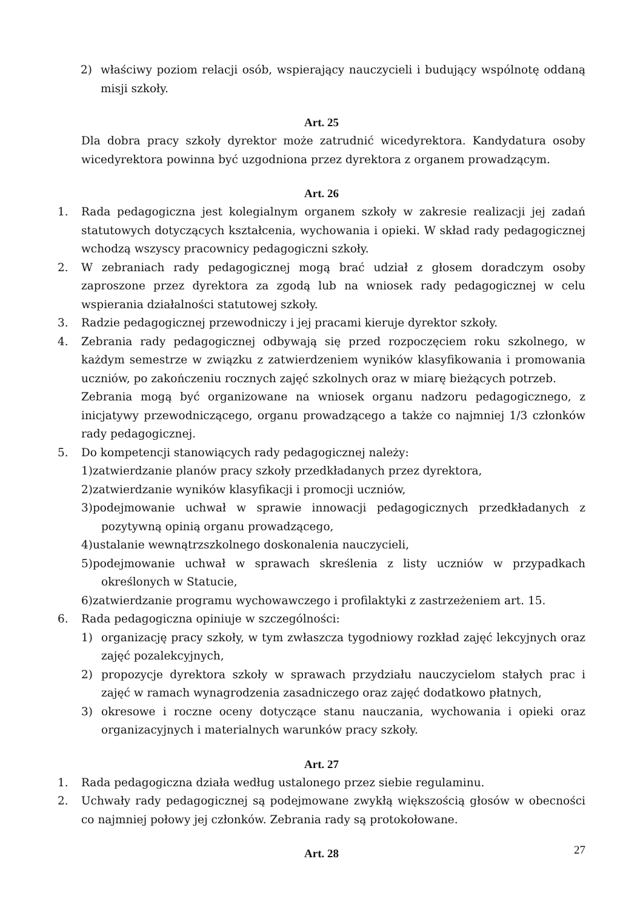2) właściwy poziom relacji osób, wspierający nauczycieli i budujący wspólnotę oddaną misji szkoły.
Art. 25
Dla dobra pracy szkoły dyrektor może zatrudnić wicedyrektora. Kandydatura osoby wicedyrektora powinna być uzgodniona przez dyrektora z organem prowadzącym.
Art. 26
1. Rada pedagogiczna jest kolegialnym organem szkoły w zakresie realizacji jej zadań statutowych dotyczących kształcenia, wychowania i opieki. W skład rady pedagogicznej wchodzą wszyscy pracownicy pedagogiczni szkoły.
2. W zebraniach rady pedagogicznej mogą brać udział z głosem doradczym osoby zaproszone przez dyrektora za zgodą lub na wniosek rady pedagogicznej w celu wspierania działalności statutowej szkoły.
3. Radzie pedagogicznej przewodniczy i jej pracami kieruje dyrektor szkoły.
4. Zebrania rady pedagogicznej odbywają się przed rozpoczęciem roku szkolnego, w każdym semestrze w związku z zatwierdzeniem wyników klasyfikowania i promowania uczniów, po zakończeniu rocznych zajęć szkolnych oraz w miarę bieżących potrzeb.
Zebrania mogą być organizowane na wniosek organu nadzoru pedagogicznego, z inicjatywy przewodniczącego, organu prowadzącego a także co najmniej 1/3 członków rady pedagogicznej.
5. Do kompetencji stanowiących rady pedagogicznej należy:
1)zatwierdzanie planów pracy szkoły przedkładanych przez dyrektora,
2)zatwierdzanie wyników klasyfikacji i promocji uczniów,
3)podejmowanie uchwał w sprawie innowacji pedagogicznych przedkładanych z pozytywną opinią organu prowadzącego,
4)ustalanie wewnątrzszkolnego doskonalenia nauczycieli,
5)podejmowanie uchwał w sprawach skreślenia z listy uczniów w przypadkach określonych w Statucie,
6)zatwierdzanie programu wychowawczego i profilaktyki z zastrzeżeniem art. 15.
6. Rada pedagogiczna opiniuje w szczególności:
1) organizację pracy szkoły, w tym zwłaszcza tygodniowy rozkład zajęć lekcyjnych oraz zajęć pozalekcyjnych,
2) propozycje dyrektora szkoły w sprawach przydziału nauczycielom stałych prac i zajęć w ramach wynagrodzenia zasadniczego oraz zajęć dodatkowo płatnych,
3) okresowe i roczne oceny dotyczące stanu nauczania, wychowania i opieki oraz organizacyjnych i materialnych warunków pracy szkoły.
Art. 27
1. Rada pedagogiczna działa według ustalonego przez siebie regulaminu.
2. Uchwały rady pedagogicznej są podejmowane zwykłą większością głosów w obecności co najmniej połowy jej członków. Zebrania rady są protokołowane.
Art. 28
27